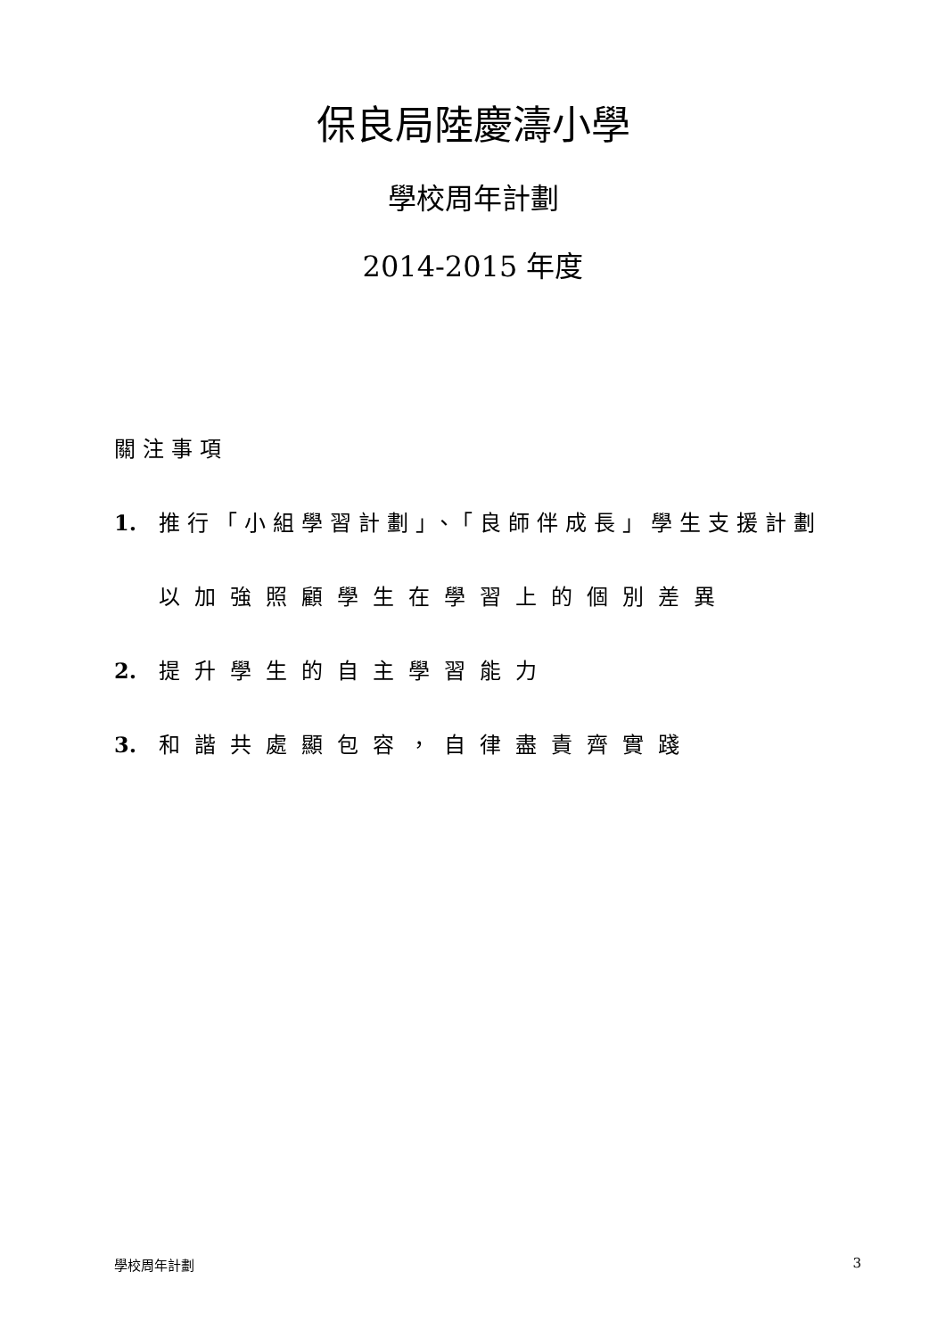保良局陸慶濤小學
學校周年計劃
2014-2015 年度
關注事項
1. 推行「小組學習計劃」、「良師伴成長」學生支援計劃
以加強照顧學生在學習上的個別差異
2. 提升學生的自主學習能力
3. 和諧共處顯包容，自律盡責齊實踐
學校周年計劃 3